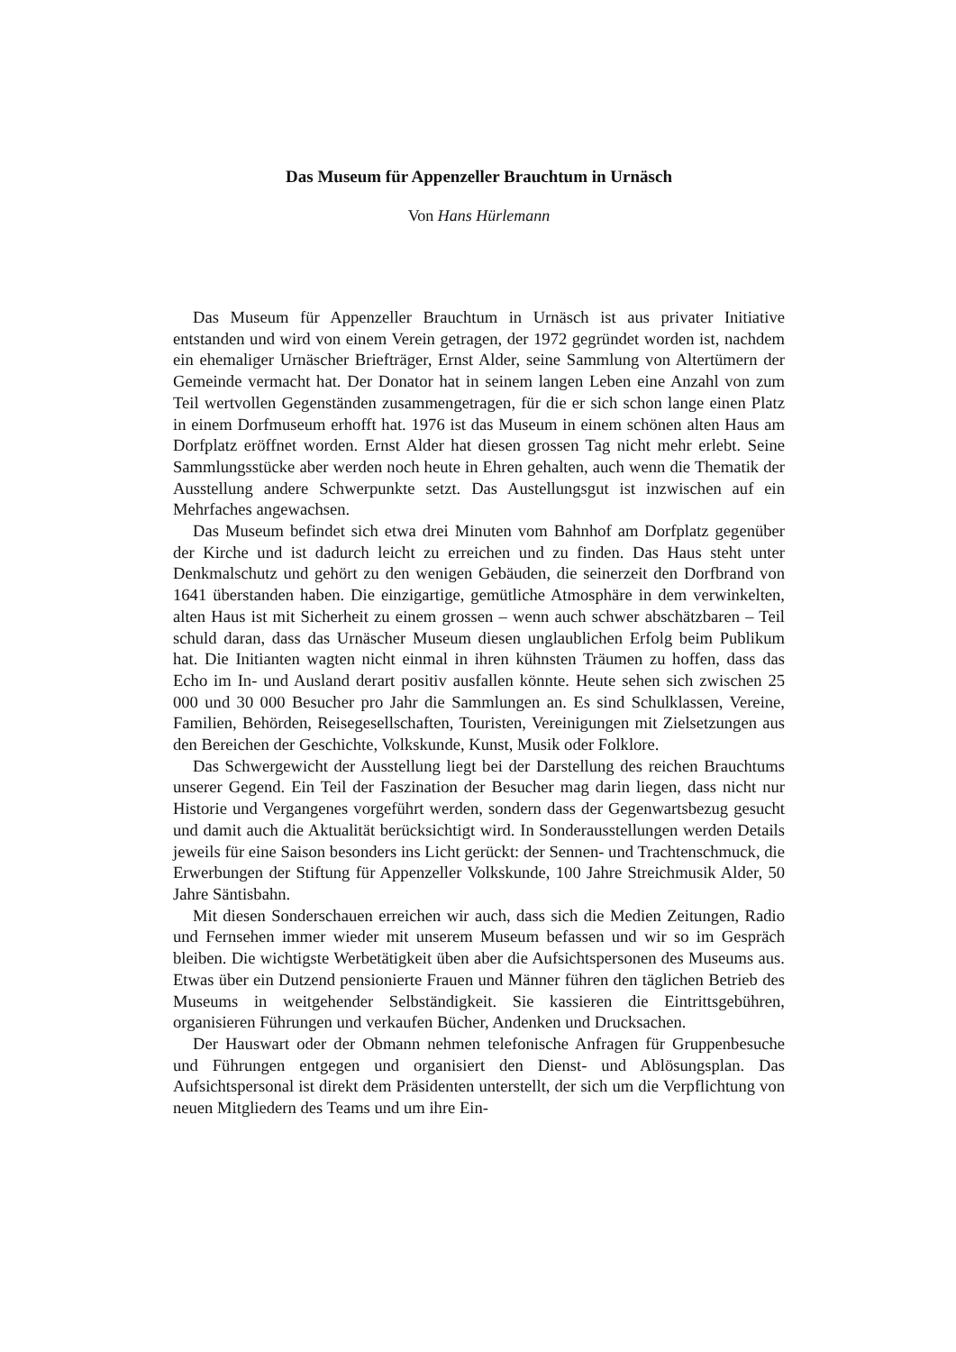Das Museum für Appenzeller Brauchtum in Urnäsch
Von Hans Hürlemann
Das Museum für Appenzeller Brauchtum in Urnäsch ist aus privater Initiative entstanden und wird von einem Verein getragen, der 1972 gegründet worden ist, nachdem ein ehemaliger Urnäscher Briefträger, Ernst Alder, seine Sammlung von Altertümern der Gemeinde vermacht hat. Der Donator hat in seinem langen Leben eine Anzahl von zum Teil wertvollen Gegenständen zusammengetragen, für die er sich schon lange einen Platz in einem Dorfmuseum erhofft hat. 1976 ist das Museum in einem schönen alten Haus am Dorfplatz eröffnet worden. Ernst Alder hat diesen grossen Tag nicht mehr erlebt. Seine Sammlungsstücke aber werden noch heute in Ehren gehalten, auch wenn die Thematik der Ausstellung andere Schwerpunkte setzt. Das Austellungsgut ist inzwischen auf ein Mehrfaches angewachsen.
Das Museum befindet sich etwa drei Minuten vom Bahnhof am Dorfplatz gegenüber der Kirche und ist dadurch leicht zu erreichen und zu finden. Das Haus steht unter Denkmalschutz und gehört zu den wenigen Gebäuden, die seinerzeit den Dorfbrand von 1641 überstanden haben. Die einzigartige, gemütliche Atmosphäre in dem verwinkelten, alten Haus ist mit Sicherheit zu einem grossen – wenn auch schwer abschätzbaren – Teil schuld daran, dass das Urnäscher Museum diesen unglaublichen Erfolg beim Publikum hat. Die Initianten wagten nicht einmal in ihren kühnsten Träumen zu hoffen, dass das Echo im In- und Ausland derart positiv ausfallen könnte. Heute sehen sich zwischen 25 000 und 30 000 Besucher pro Jahr die Sammlungen an. Es sind Schulklassen, Vereine, Familien, Behörden, Reisegesellschaften, Touristen, Vereinigungen mit Zielsetzungen aus den Bereichen der Geschichte, Volkskunde, Kunst, Musik oder Folklore.
Das Schwergewicht der Ausstellung liegt bei der Darstellung des reichen Brauchtums unserer Gegend. Ein Teil der Faszination der Besucher mag darin liegen, dass nicht nur Historie und Vergangenes vorgeführt werden, sondern dass der Gegenwartsbezug gesucht und damit auch die Aktualität berücksichtigt wird. In Sonderausstellungen werden Details jeweils für eine Saison besonders ins Licht gerückt: der Sennen- und Trachtenschmuck, die Erwerbungen der Stiftung für Appenzeller Volkskunde, 100 Jahre Streichmusik Alder, 50 Jahre Säntisbahn.
Mit diesen Sonderschauen erreichen wir auch, dass sich die Medien Zeitungen, Radio und Fernsehen immer wieder mit unserem Museum befassen und wir so im Gespräch bleiben. Die wichtigste Werbetätigkeit üben aber die Aufsichtspersonen des Museums aus. Etwas über ein Dutzend pensionierte Frauen und Männer führen den täglichen Betrieb des Museums in weitgehender Selbständigkeit. Sie kassieren die Eintrittsgebühren, organisieren Führungen und verkaufen Bücher, Andenken und Drucksachen.
Der Hauswart oder der Obmann nehmen telefonische Anfragen für Gruppenbesuche und Führungen entgegen und organisiert den Dienst- und Ablösungsplan. Das Aufsichtspersonal ist direkt dem Präsidenten unterstellt, der sich um die Verpflichtung von neuen Mitgliedern des Teams und um ihre Ein-